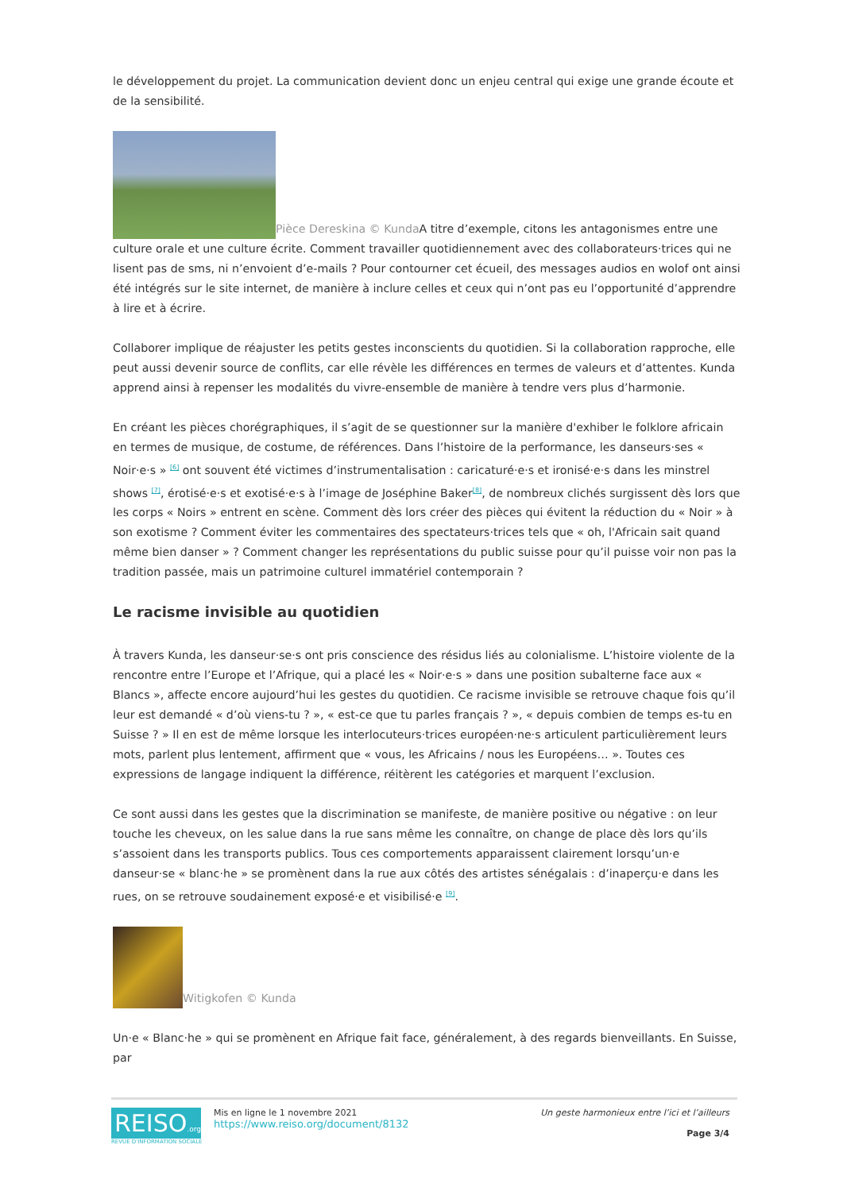le développement du projet. La communication devient donc un enjeu central qui exige une grande écoute et de la sensibilité.
Pièce Dereskina © Kunda A titre d’exemple, citons les antagonismes entre une culture orale et une culture écrite. Comment travailler quotidiennement avec des collaborateurs·trices qui ne lisent pas de sms, ni n’envoient d’e-mails ? Pour contourner cet écueil, des messages audios en wolof ont ainsi été intégrés sur le site internet, de manière à inclure celles et ceux qui n’ont pas eu l’opportunité d’apprendre à lire et à écrire.
Collaborer implique de réajuster les petits gestes inconscients du quotidien. Si la collaboration rapproche, elle peut aussi devenir source de conflits, car elle révèle les différences en termes de valeurs et d’attentes. Kunda apprend ainsi à repenser les modalités du vivre-ensemble de manière à tendre vers plus d’harmonie.
En créant les pièces chorégraphiques, il s’agit de se questionner sur la manière d'exhiber le folklore africain en termes de musique, de costume, de références. Dans l’histoire de la performance, les danseurs·ses « Noir·e·s » <sup>[6]</sup> ont souvent été victimes d’instrumentalisation : caricaturé·e·s et ironisé·e·s dans les minstrel shows <sup>[7]</sup>, érotisé·e·s et exotisé·e·s à l’image de Joséphine Baker<sup>[8]</sup>, de nombreux clichés surgissent dès lors que les corps « Noirs » entrent en scène. Comment dès lors créer des pièces qui évitent la réduction du « Noir » à son exotisme ? Comment éviter les commentaires des spectateurs·trices tels que « oh, l'Africain sait quand même bien danser » ? Comment changer les représentations du public suisse pour qu’il puisse voir non pas la tradition passée, mais un patrimoine culturel immatériel contemporain ?
Le racisme invisible au quotidien
À travers Kunda, les danseur·se·s ont pris conscience des résidus liés au colonialisme. L’histoire violente de la rencontre entre l’Europe et l’Afrique, qui a placé les « Noir·e·s » dans une position subalterne face aux « Blancs », affecte encore aujourd’hui les gestes du quotidien. Ce racisme invisible se retrouve chaque fois qu’il leur est demandé « d’où viens-tu ? », « est-ce que tu parles français ? », « depuis combien de temps es-tu en Suisse ? » Il en est de même lorsque les interlocuteurs·trices européen·ne·s articulent particulièrement leurs mots, parlent plus lentement, affirment que « vous, les Africains / nous les Européens… ». Toutes ces expressions de langage indiquent la différence, réitèrent les catégories et marquent l’exclusion.
Ce sont aussi dans les gestes que la discrimination se manifeste, de manière positive ou négative : on leur touche les cheveux, on les salue dans la rue sans même les connaître, on change de place dès lors qu’ils s’assoient dans les transports publics. Tous ces comportements apparaissent clairement lorsqu’un·e danseur·se « blanc·he » se promènent dans la rue aux côtés des artistes sénégalais : d’inaperçu·e dans les rues, on se retrouve soudainement exposé·e et visibilisé·e <sup>[9]</sup>.
Witigkofen © Kunda
Un·e « Blanc·he » qui se promènent en Afrique fait face, généralement, à des regards bienveillants. En Suisse, par
REISO.org
REVUE D'INFORMATION SOCIALE
Mis en ligne le 1 novembre 2021
https://www.reiso.org/document/8132
Un geste harmonieux entre l’ici et l’ailleurs
Page 3/4